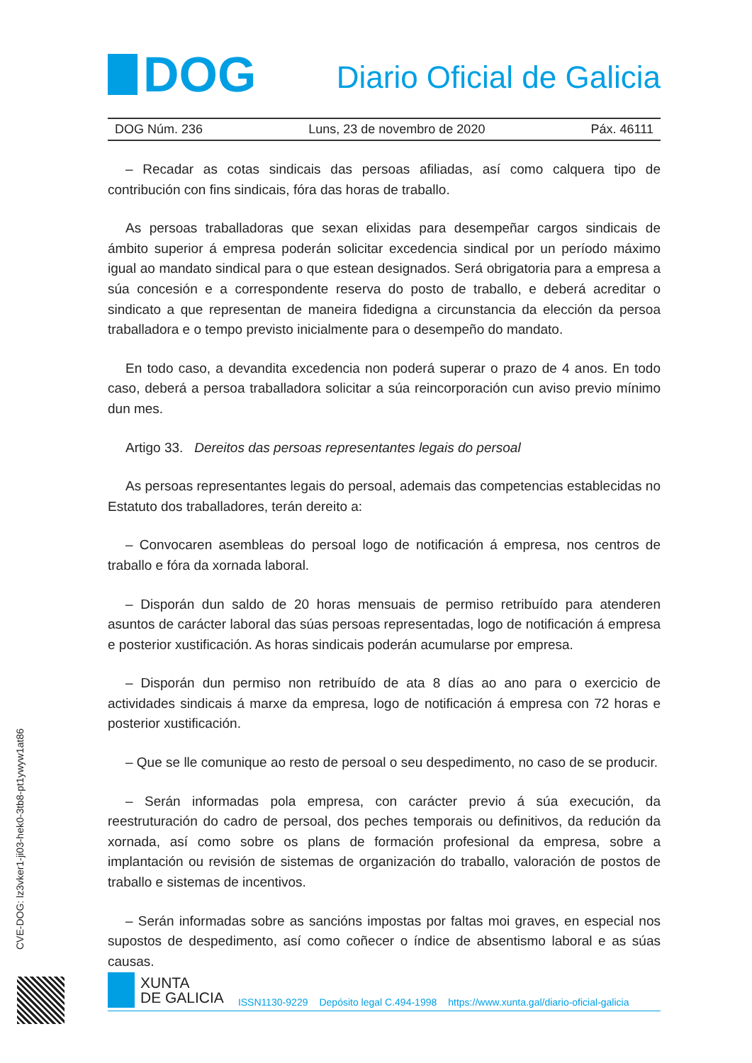DOG
Diario Oficial de Galicia
DOG Núm. 236 Luns, 23 de novembro de 2020 Páx. 46111
– Recadar as cotas sindicais das persoas afiliadas, así como calquera tipo de contribución con fins sindicais, fóra das horas de traballo.
As persoas traballadoras que sexan elixidas para desempeñar cargos sindicais de ámbito superior á empresa poderán solicitar excedencia sindical por un período máximo igual ao mandato sindical para o que estean designados. Será obrigatoria para a empresa a súa concesión e a correspondente reserva do posto de traballo, e deberá acreditar o sindicato a que representan de maneira fidedigna a circunstancia da elección da persoa traballadora e o tempo previsto inicialmente para o desempeño do mandato.
En todo caso, a devandita excedencia non poderá superar o prazo de 4 anos. En todo caso, deberá a persoa traballadora solicitar a súa reincorporación cun aviso previo mínimo dun mes.
Artigo 33. Dereitos das persoas representantes legais do persoal
As persoas representantes legais do persoal, ademais das competencias establecidas no Estatuto dos traballadores, terán dereito a:
– Convocaren asembleas do persoal logo de notificación á empresa, nos centros de traballo e fóra da xornada laboral.
– Disporán dun saldo de 20 horas mensuais de permiso retribuído para atenderen asuntos de carácter laboral das súas persoas representadas, logo de notificación á empresa e posterior xustificación. As horas sindicais poderán acumularse por empresa.
– Disporán dun permiso non retribuído de ata 8 días ao ano para o exercicio de actividades sindicais á marxe da empresa, logo de notificación á empresa con 72 horas e posterior xustificación.
– Que se lle comunique ao resto de persoal o seu despedimento, no caso de se producir.
– Serán informadas pola empresa, con carácter previo á súa execución, da reestruturación do cadro de persoal, dos peches temporais ou definitivos, da redución da xornada, así como sobre os plans de formación profesional da empresa, sobre a implantación ou revisión de sistemas de organización do traballo, valoración de postos de traballo e sistemas de incentivos.
– Serán informadas sobre as sancións impostas por faltas moi graves, en especial nos supostos de despedimento, así como coñecer o índice de absentismo laboral e as súas causas.
CVE-DOG: lz3vker1-ji03-hek0-3tb8-pt1ywyw1at86
XUNTA
DE GALICIA
ISSN1130-9229 Depósito legal C.494-1998 https://www.xunta.gal/diario-oficial-galicia